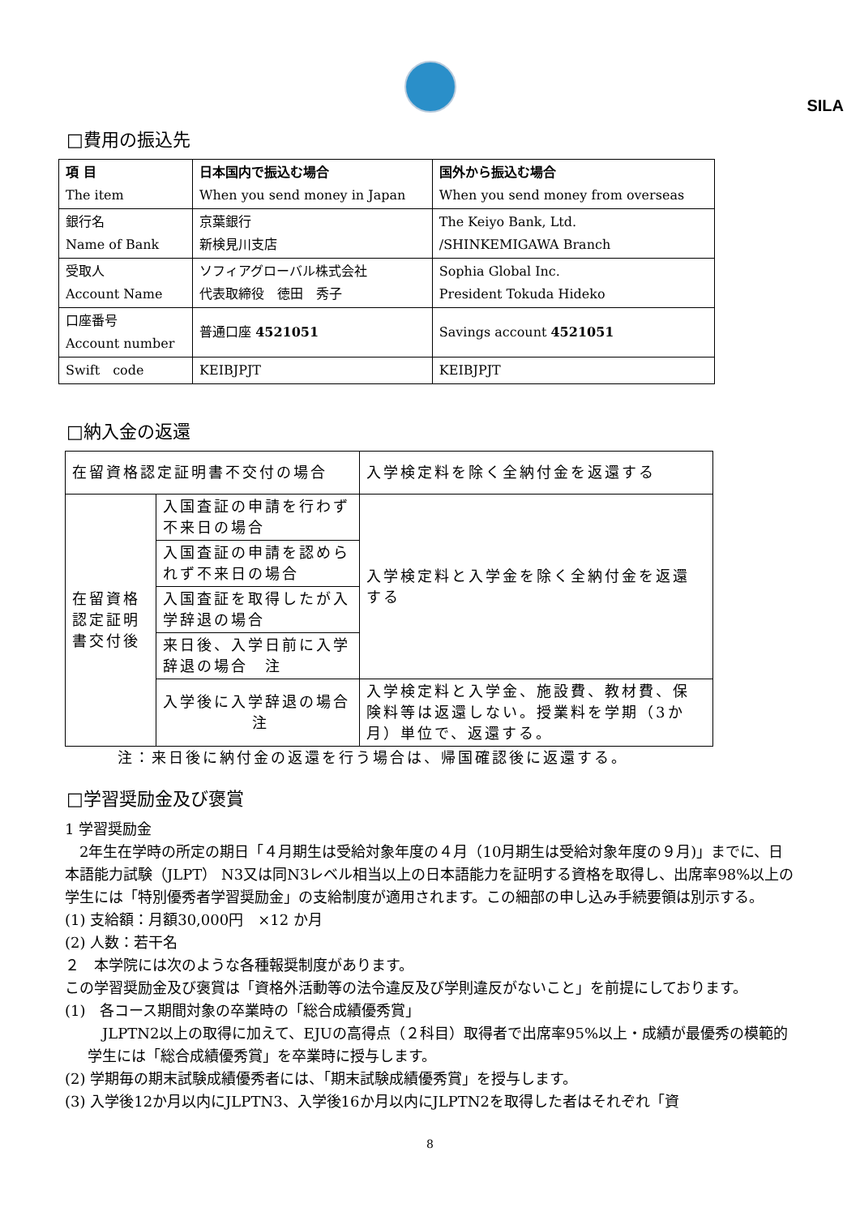SILA
□費用の振込先
| 項 目 The item | 日本国内で振込む場合 When you send money in Japan | 国外から振込む場合 When you send money from overseas |
| --- | --- | --- |
| 銀行名 Name of Bank | 京葉銀行 新検見川支店 | The Keiyo Bank, Ltd. /SHINKEMIGAWA Branch |
| 受取人 Account Name | ソフィアグローバル株式会社 代表取締役 徳田 秀子 | Sophia Global Inc. President Tokuda Hideko |
| 口座番号 Account number | 普通口座 4521051 | Savings account 4521051 |
| Swift code | KEIBJPJT | KEIBJPJT |
□納入金の返還
| 在留資格認定証明書不交付の場合 | | 入学検定料を除く全納付金を返還する |
| 在留資格認定証明書交付後 | 入国査証の申請を行わず不来日の場合 | 入学検定料と入学金を除く全納付金を返還する |
| | 入国査証の申請を認められず不来日の場合 | |
| | 入国査証を取得したが入学辞退の場合 | |
| | 来日後、入学日前に入学辞退の場合 注 | |
| | 入学後に入学辞退の場合 注 | 入学検定料と入学金、施設費、教材費、保険料等は返還しない。授業料を学期（3か月）単位で、返還する。 |
注：来日後に納付金の返還を行う場合は、帰国確認後に返還する。
□学習奨励金及び褒賞
1 学習奨励金
　2年生在学時の所定の期日「４月期生は受給対象年度の４月（10月期生は受給対象年度の９月)」までに、日本語能力試験（JLPT） N3又は同N3レベル相当以上の日本語能力を証明する資格を取得し、出席率98%以上の学生には「特別優秀者学習奨励金」の支給制度が適用されます。この細部の申し込み手続要領は別示する。
(1) 支給額：月額30,000円　×12 か月
(2) 人数：若干名
２　本学院には次のような各種報奨制度があります。
この学習奨励金及び褒賞は「資格外活動等の法令違反及び学則違反がないこと」を前提にしております。
(1)　各コース期間対象の卒業時の「総合成績優秀賞」
　JLPTN2以上の取得に加えて、EJUの高得点（２科目）取得者で出席率95%以上・成績が最優秀の模範的学生には「総合成績優秀賞」を卒業時に授与します。
(2) 学期毎の期末試験成績優秀者には、「期末試験成績優秀賞」を授与します。
(3) 入学後12か月以内にJLPTN3、入学後16か月以内にJLPTN2を取得した者はそれぞれ「資
8